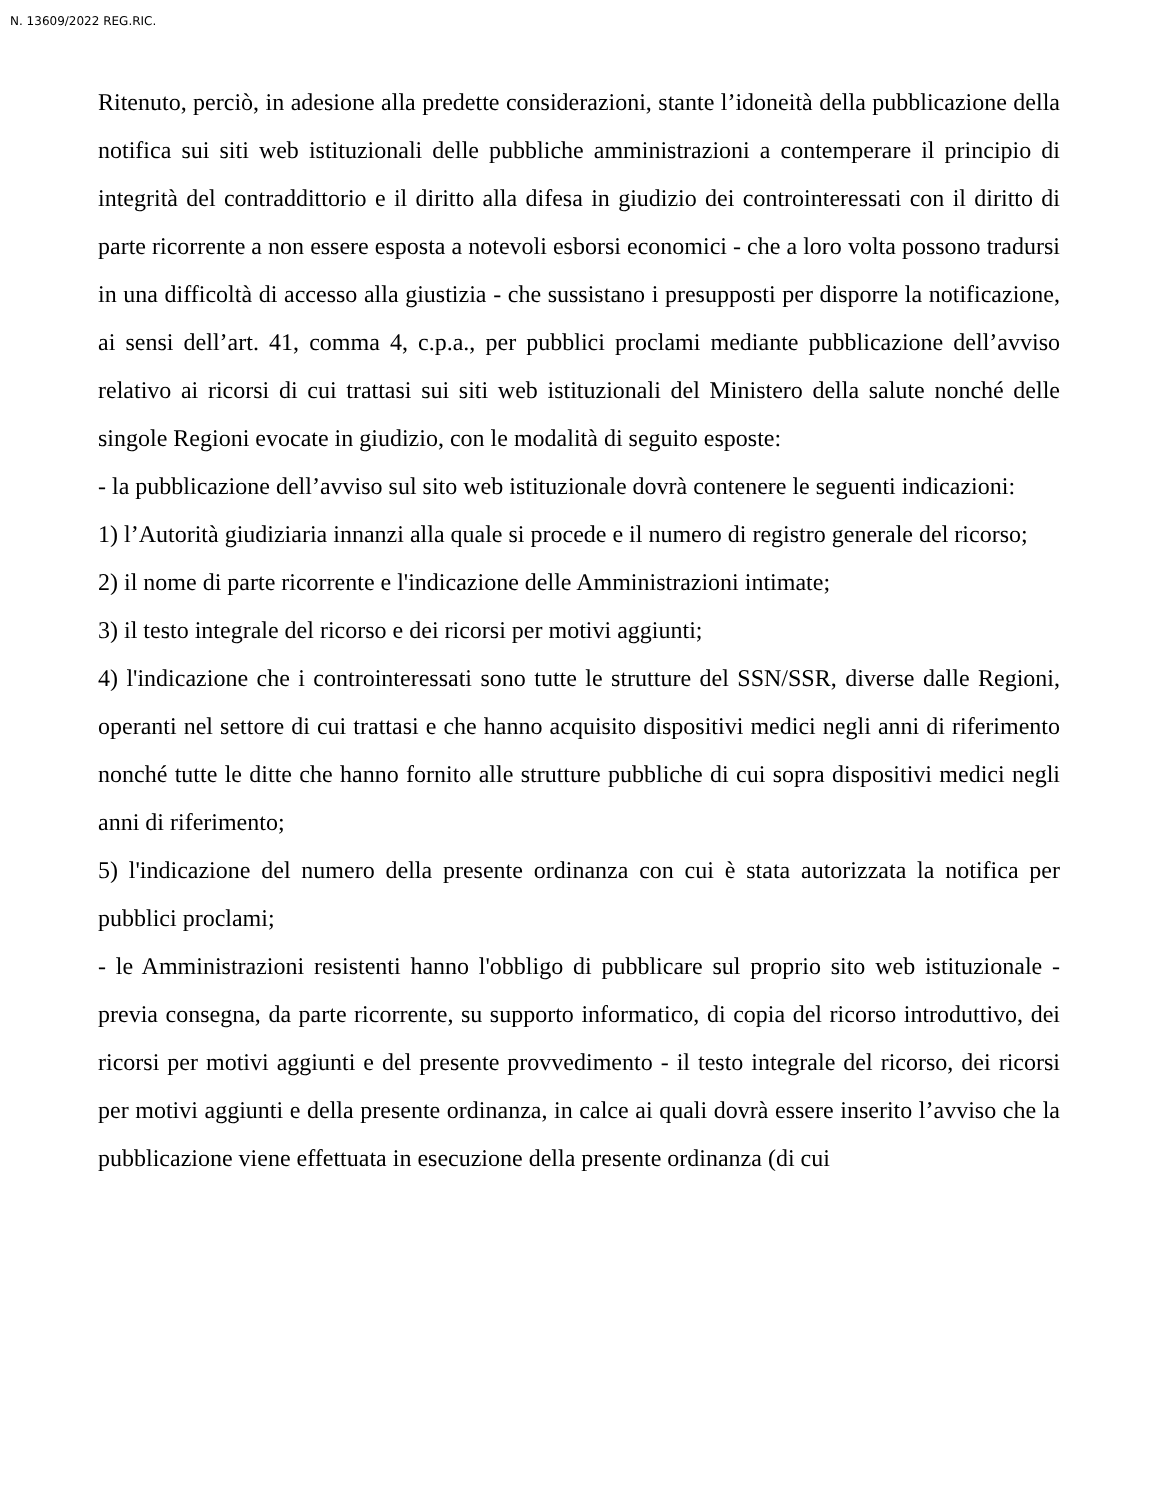N. 13609/2022 REG.RIC.
Ritenuto, perciò, in adesione alla predette considerazioni, stante l’idoneità della pubblicazione della notifica sui siti web istituzionali delle pubbliche amministrazioni a contemperare il principio di integrità del contraddittorio e il diritto alla difesa in giudizio dei controinteressati con il diritto di parte ricorrente a non essere esposta a notevoli esborsi economici - che a loro volta possono tradursi in una difficoltà di accesso alla giustizia - che sussistano i presupposti per disporre la notificazione, ai sensi dell’art. 41, comma 4, c.p.a., per pubblici proclami mediante pubblicazione dell’avviso relativo ai ricorsi di cui trattasi sui siti web istituzionali del Ministero della salute nonché delle singole Regioni evocate in giudizio, con le modalità di seguito esposte:
- la pubblicazione dell’avviso sul sito web istituzionale dovrà contenere le seguenti indicazioni:
1) l’Autorità giudiziaria innanzi alla quale si procede e il numero di registro generale del ricorso;
2) il nome di parte ricorrente e l'indicazione delle Amministrazioni intimate;
3) il testo integrale del ricorso e dei ricorsi per motivi aggiunti;
4) l'indicazione che i controinteressati sono tutte le strutture del SSN/SSR, diverse dalle Regioni, operanti nel settore di cui trattasi e che hanno acquisito dispositivi medici negli anni di riferimento nonché tutte le ditte che hanno fornito alle strutture pubbliche di cui sopra dispositivi medici negli anni di riferimento;
5) l'indicazione del numero della presente ordinanza con cui è stata autorizzata la notifica per pubblici proclami;
- le Amministrazioni resistenti hanno l'obbligo di pubblicare sul proprio sito web istituzionale - previa consegna, da parte ricorrente, su supporto informatico, di copia del ricorso introduttivo, dei ricorsi per motivi aggiunti e del presente provvedimento - il testo integrale del ricorso, dei ricorsi per motivi aggiunti e della presente ordinanza, in calce ai quali dovrà essere inserito l’avviso che la pubblicazione viene effettuata in esecuzione della presente ordinanza (di cui